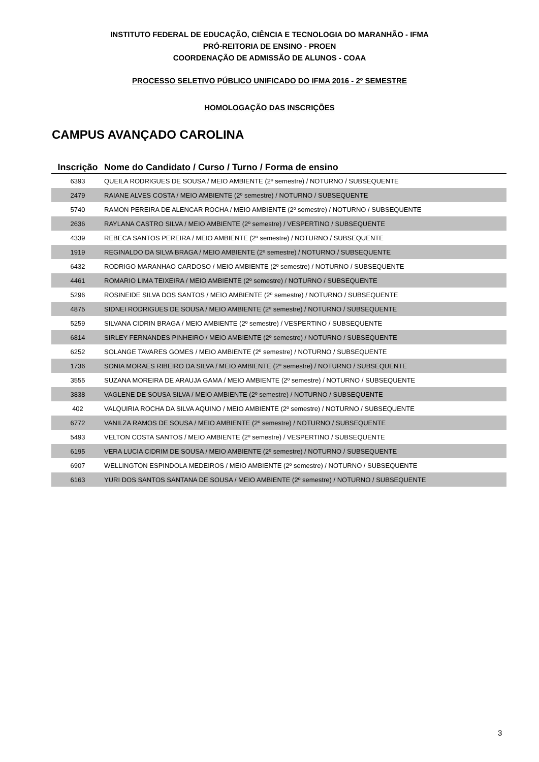INSTITUTO FEDERAL DE EDUCAÇÃO, CIÊNCIA E TECNOLOGIA DO MARANHÃO - IFMA
PRÓ-REITORIA DE ENSINO - PROEN
COORDENAÇÃO DE ADMISSÃO DE ALUNOS - COAA
PROCESSO SELETIVO PÚBLICO UNIFICADO DO IFMA 2016 - 2º SEMESTRE
HOMOLOGAÇÃO DAS INSCRIÇÕES
CAMPUS AVANÇADO CAROLINA
| Inscrição | Nome do Candidato / Curso / Turno / Forma de ensino |
| --- | --- |
| 6393 | QUEILA RODRIGUES DE SOUSA / MEIO AMBIENTE (2º semestre) / NOTURNO / SUBSEQUENTE |
| 2479 | RAIANE ALVES COSTA / MEIO AMBIENTE (2º semestre) / NOTURNO / SUBSEQUENTE |
| 5740 | RAMON PEREIRA DE ALENCAR ROCHA / MEIO AMBIENTE (2º semestre) / NOTURNO / SUBSEQUENTE |
| 2636 | RAYLANA CASTRO SILVA / MEIO AMBIENTE (2º semestre) / VESPERTINO / SUBSEQUENTE |
| 4339 | REBECA SANTOS PEREIRA / MEIO AMBIENTE (2º semestre) / NOTURNO / SUBSEQUENTE |
| 1919 | REGINALDO DA SILVA BRAGA / MEIO AMBIENTE (2º semestre) / NOTURNO / SUBSEQUENTE |
| 6432 | RODRIGO MARANHAO CARDOSO / MEIO AMBIENTE (2º semestre) / NOTURNO / SUBSEQUENTE |
| 4461 | ROMARIO LIMA TEIXEIRA / MEIO AMBIENTE (2º semestre) / NOTURNO / SUBSEQUENTE |
| 5296 | ROSINEIDE SILVA DOS SANTOS / MEIO AMBIENTE (2º semestre) / NOTURNO / SUBSEQUENTE |
| 4875 | SIDNEI RODRIGUES DE SOUSA / MEIO AMBIENTE (2º semestre) / NOTURNO / SUBSEQUENTE |
| 5259 | SILVANA CIDRIN BRAGA / MEIO AMBIENTE (2º semestre) / VESPERTINO / SUBSEQUENTE |
| 6814 | SIRLEY FERNANDES PINHEIRO / MEIO AMBIENTE (2º semestre) / NOTURNO / SUBSEQUENTE |
| 6252 | SOLANGE TAVARES GOMES / MEIO AMBIENTE (2º semestre) / NOTURNO / SUBSEQUENTE |
| 1736 | SONIA MORAES RIBEIRO DA SILVA / MEIO AMBIENTE (2º semestre) / NOTURNO / SUBSEQUENTE |
| 3555 | SUZANA MOREIRA DE ARAUJA GAMA / MEIO AMBIENTE (2º semestre) / NOTURNO / SUBSEQUENTE |
| 3838 | VAGLENE DE SOUSA SILVA / MEIO AMBIENTE (2º semestre) / NOTURNO / SUBSEQUENTE |
| 402 | VALQUIRIA ROCHA DA SILVA AQUINO / MEIO AMBIENTE (2º semestre) / NOTURNO / SUBSEQUENTE |
| 6772 | VANILZA RAMOS DE SOUSA / MEIO AMBIENTE (2º semestre) / NOTURNO / SUBSEQUENTE |
| 5493 | VELTON COSTA SANTOS / MEIO AMBIENTE (2º semestre) / VESPERTINO / SUBSEQUENTE |
| 6195 | VERA LUCIA CIDRIM DE SOUSA / MEIO AMBIENTE (2º semestre) / NOTURNO / SUBSEQUENTE |
| 6907 | WELLINGTON ESPINDOLA MEDEIROS / MEIO AMBIENTE (2º semestre) / NOTURNO / SUBSEQUENTE |
| 6163 | YURI DOS SANTOS SANTANA DE SOUSA / MEIO AMBIENTE (2º semestre) / NOTURNO / SUBSEQUENTE |
3